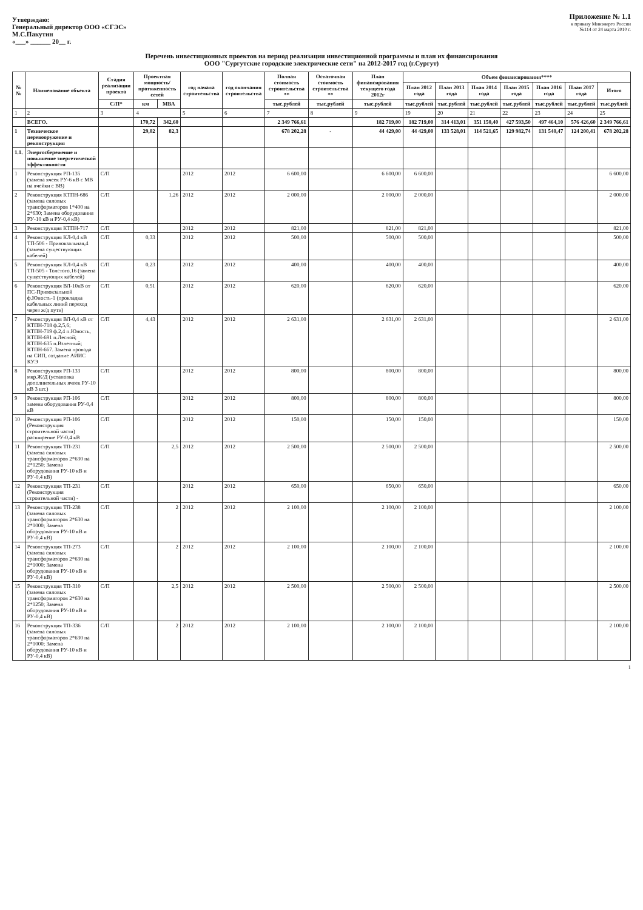Утверждаю:
Генеральный директор ООО «СГЭС»
М.С.Пакутин
«___» ______ 20__ г.
Приложение № 1.1
к приказу Минэнерго России
№114 от 24 марта 2010 г.
Перечень инвестиционных проектов на период реализации инвестиционной программы и план их финансирования
ООО "Сургутские городские электрические сети" на 2012-2017 год (г.Сургут)
| №№ | Наименование объекта | Стадия реализации проекта | Проектная мощность/ протяженность сетей | | год начала строительства | год окончания строительства | Полная стоимость строительства ** | Остаточная стоимость строительства ** | План финансирования текущего года 2012г | Объем финансирования**** | | | | | | |
| --- | --- | --- | --- | --- | --- | --- | --- | --- | --- | --- | --- | --- | --- | --- | --- | --- |
| | | | | | | | | | | План 2012 года | План 2013 года | План 2014 года | План 2015 года | План 2016 года | План 2017 года | Итого |
| | | С/П* | км | МВА | | | тыс.рублей | тыс.рублей | тыс.рублей | тыс.рублей | тыс.рублей | тыс.рублей | тыс.рублей | тыс.рублей | тыс.рублей | тыс.рублей |
| 1 | 2 | 3 | 4 | | 5 | 6 | 7 | 8 | 9 | 19 | 20 | 21 | 22 | 23 | 24 | 25 |
| | ВСЕГО. | | 170,72 | 342,60 | | | 2 349 766,61 | | 182 719,00 | 182 719,00 | 314 413,01 | 351 150,40 | 427 593,50 | 497 464,10 | 576 426,60 | 2 349 766,61 |
| 1 | Техническое перевооружение и реконструкция | | 29,02 | 82,3 | | | 678 202,28 | - | 44 429,00 | 44 429,00 | 133 528,01 | 114 521,65 | 129 982,74 | 131 540,47 | 124 200,41 | 678 202,28 |
| 1.1. | Энергосбережение и повышение энергетической эффективности | | | | | | | | | | | | | | | |
| 1 | Реконструкция РП-135 (замена ячеек РУ-6 кВ с МВ на ячейки с ВВ) | С/П | | | 2012 | 2012 | 6 600,00 | | 6 600,00 | 6 600,00 | | | | | | 6 600,00 |
| 2 | Реконструкция КТПН-686 (замена силовых трансформаторов 1*400 на 2*630; Замена оборудования РУ-10 кВ и РУ-0,4 кВ) | С/П | | 1,26 | 2012 | 2012 | 2 000,00 | | 2 000,00 | 2 000,00 | | | | | | 2 000,00 |
| 3 | Реконструкция КТПН-717 | С/П | | | 2012 | 2012 | 821,00 | | 821,00 | 821,00 | | | | | | 821,00 |
| 4 | Реконструкция КЛ-0,4 кВ ТП-506 - Привокзальная,4 (замена существующих кабелей) | С/П | 0,33 | | 2012 | 2012 | 500,00 | | 500,00 | 500,00 | | | | | | 500,00 |
| 5 | Реконструкция КЛ-0,4 кВ ТП-505 - Толстого,16 (замена существующих кабелей) | С/П | 0,23 | | 2012 | 2012 | 400,00 | | 400,00 | 400,00 | | | | | | 400,00 |
| 6 | Реконструкция ВЛ-10кВ от ПС-Привокзальной ф.Юность-1 (прокладка кабельных линий переход через ж/д пути) | С/П | 0,51 | | 2012 | 2012 | 620,00 | | 620,00 | 620,00 | | | | | | 620,00 |
| 7 | Реконструкция ВЛ-0,4 кВ от КТПН-718 ф.2,5,6; КТПН-719 ф.2,4 п.Юность, КТПН-691 п.Лесной; КТПН-635 п.Взлетный; КТПН-667. Замена провода на СИП, создание АИИС КУЭ | С/П | 4,43 | | 2012 | 2012 | 2 631,00 | | 2 631,00 | 2 631,00 | | | | | | 2 631,00 |
| 8 | Реконструкция РП-133 мкр.Ж/Д (установка дополнительных ячеек РУ-10 кВ 3 шт.) | С/П | | | 2012 | 2012 | 800,00 | | 800,00 | 800,00 | | | | | | 800,00 |
| 9 | Реконструкция РП-106 замена оборудования РУ-0,4 кВ | С/П | | | 2012 | 2012 | 800,00 | | 800,00 | 800,00 | | | | | | 800,00 |
| 10 | Реконструкция РП-106 (Реконструкция строительной части) расширение РУ-0,4 кВ | С/П | | | 2012 | 2012 | 150,00 | | 150,00 | 150,00 | | | | | | 150,00 |
| 11 | Реконструкция ТП-231 (замена силовых трансформаторов 2*630 на 2*1250; Замена оборудования РУ-10 кВ и РУ-0,4 кВ) | С/П | | 2,5 | 2012 | 2012 | 2 500,00 | | 2 500,00 | 2 500,00 | | | | | | 2 500,00 |
| 12 | Реконструкция ТП-231 (Реконструкция строительной части) - | С/П | | | 2012 | 2012 | 650,00 | | 650,00 | 650,00 | | | | | | 650,00 |
| 13 | Реконструкция ТП-238 (замена силовых трансформаторов 2*630 на 2*1000; Замена оборудования РУ-10 кВ и РУ-0,4 кВ) | С/П | | 2 | 2012 | 2012 | 2 100,00 | | 2 100,00 | 2 100,00 | | | | | | 2 100,00 |
| 14 | Реконструкция ТП-273 (замена силовых трансформаторов 2*630 на 2*1000; Замена оборудования РУ-10 кВ и РУ-0,4 кВ) | С/П | | 2 | 2012 | 2012 | 2 100,00 | | 2 100,00 | 2 100,00 | | | | | | 2 100,00 |
| 15 | Реконструкция ТП-310 (замена силовых трансформаторов 2*630 на 2*1250; Замена оборудования РУ-10 кВ и РУ-0,4 кВ) | С/П | | 2,5 | 2012 | 2012 | 2 500,00 | | 2 500,00 | 2 500,00 | | | | | | 2 500,00 |
| 16 | Реконструкция ТП-336 (замена силовых трансформаторов 2*630 на 2*1000; Замена оборудования РУ-10 кВ и РУ-0,4 кВ) | С/П | | 2 | 2012 | 2012 | 2 100,00 | | 2 100,00 | 2 100,00 | | | | | | 2 100,00 |
1